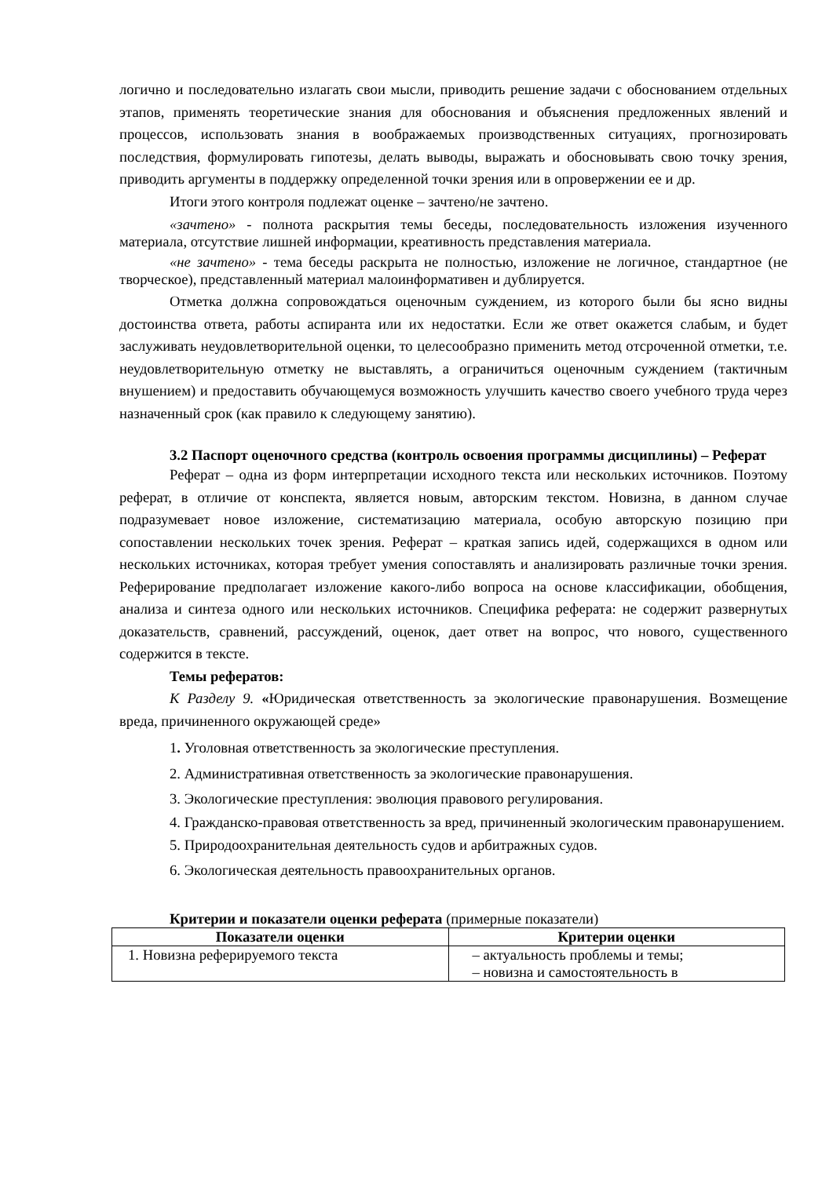логично и последовательно излагать свои мысли, приводить решение задачи с обоснованием отдельных этапов, применять теоретические знания для обоснования и объяснения предложенных явлений и процессов, использовать знания в воображаемых производственных ситуациях, прогнозировать последствия, формулировать гипотезы, делать выводы, выражать и обосновывать свою точку зрения, приводить аргументы в поддержку определенной точки зрения или в опровержении ее и др.
Итоги этого контроля подлежат оценке – зачтено/не зачтено.
«зачтено» - полнота раскрытия темы беседы, последовательность изложения изученного материала, отсутствие лишней информации, креативность представления материала.
«не зачтено» - тема беседы раскрыта не полностью, изложение не логичное, стандартное (не творческое), представленный материал малоинформативен и дублируется.
Отметка должна сопровождаться оценочным суждением, из которого были бы ясно видны достоинства ответа, работы аспиранта или их недостатки. Если же ответ окажется слабым, и будет заслуживать неудовлетворительной оценки, то целесообразно применить метод отсроченной отметки, т.е. неудовлетворительную отметку не выставлять, а ограничиться оценочным суждением (тактичным внушением) и предоставить обучающемуся возможность улучшить качество своего учебного труда через назначенный срок (как правило к следующему занятию).
3.2 Паспорт оценочного средства (контроль освоения программы дисциплины) – Реферат
Реферат – одна из форм интерпретации исходного текста или нескольких источников. Поэтому реферат, в отличие от конспекта, является новым, авторским текстом. Новизна, в данном случае подразумевает новое изложение, систематизацию материала, особую авторскую позицию при сопоставлении нескольких точек зрения. Реферат – краткая запись идей, содержащихся в одном или нескольких источниках, которая требует умения сопоставлять и анализировать различные точки зрения. Реферирование предполагает изложение какого-либо вопроса на основе классификации, обобщения, анализа и синтеза одного или нескольких источников. Специфика реферата: не содержит развернутых доказательств, сравнений, рассуждений, оценок, дает ответ на вопрос, что нового, существенного содержится в тексте.
Темы рефератов:
К Разделу 9. «Юридическая ответственность за экологические правонарушения. Возмещение вреда, причиненного окружающей среде»
1. Уголовная ответственность за экологические преступления.
2. Административная ответственность за экологические правонарушения.
3. Экологические преступления: эволюция правового регулирования.
4. Гражданско-правовая ответственность за вред, причиненный экологическим правонарушением.
5. Природоохранительная деятельность судов и арбитражных судов.
6. Экологическая деятельность правоохранительных органов.
Критерии и показатели оценки реферата (примерные показатели)
| Показатели оценки | Критерии оценки |
| --- | --- |
| 1. Новизна реферируемого текста | – актуальность проблемы и темы; – новизна и самостоятельность в |